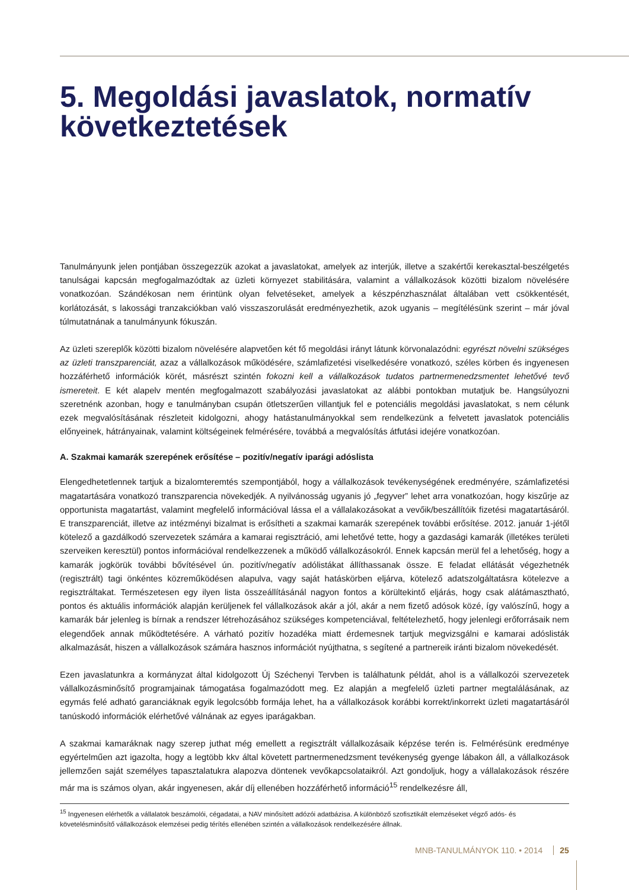5. Megoldási javaslatok, normatív következtetések
Tanulmányunk jelen pontjában összegezzük azokat a javaslatokat, amelyek az interjúk, illetve a szakértői kerekasztal-beszélgetés tanulságai kapcsán megfogalmazódtak az üzleti környezet stabilitására, valamint a vállalkozások közötti bizalom növelésére vonatkozóan. Szándékosan nem érintünk olyan felvetéseket, amelyek a készpénzhasználat általában vett csökkentését, korlátozását, s lakossági tranzakciókban való visszaszorulását eredményezhetik, azok ugyanis – megítélésünk szerint – már jóval túlmutatnának a tanulmányunk fókuszán.
Az üzleti szereplők közötti bizalom növelésére alapvetően két fő megoldási irányt látunk körvonalazódni: egyrészt növelni szükséges az üzleti transzparenciát, azaz a vállalkozások működésére, számlafizetési viselkedésére vonatkozó, széles körben és ingyenesen hozzáférhető információk körét, másrészt szintén fokozni kell a vállalkozások tudatos partnermenedzsmentet lehetővé tevő ismereteit. E két alapelv mentén megfogalmazott szabályozási javaslatokat az alábbi pontokban mutatjuk be. Hangsúlyozni szeretnénk azonban, hogy e tanulmányban csupán ötletszerűen villantjuk fel e potenciális megoldási javaslatokat, s nem célunk ezek megvalósításának részleteit kidolgozni, ahogy hatástanulmányokkal sem rendelkezünk a felvetett javaslatok potenciális előnyeinek, hátrányainak, valamint költségeinek felmérésére, továbbá a megvalósítás átfutási idejére vonatkozóan.
A. Szakmai kamarák szerepének erősítése – pozitív/negatív iparági adóslista
Elengedhetetlennek tartjuk a bizalomteremtés szempontjából, hogy a vállalkozások tevékenységének eredményére, számlafizetési magatartására vonatkozó transzparencia növekedjék. A nyilvánosság ugyanis jó „fegyver” lehet arra vonatkozóan, hogy kiszűrje az opportunista magatartást, valamint megfelelő információval lássa el a vállalakozásokat a vevőik/beszállítóik fizetési magatartásáról. E transzparenciát, illetve az intézményi bizalmat is erősítheti a szakmai kamarák szerepének további erősítése. 2012. január 1-jétől kötelező a gazdálkodó szervezetek számára a kamarai regisztráció, ami lehetővé tette, hogy a gazdasági kamarák (illetékes területi szerveiken keresztül) pontos információval rendelkezzenek a működő vállalkozásokról. Ennek kapcsán merül fel a lehetőség, hogy a kamarák jogkörük további bővítésével ún. pozitív/negatív adólistákat állíthassanak össze. E feladat ellátását végezhetnék (regisztrált) tagi önkéntes közreműködésen alapulva, vagy saját hatáskörben eljárva, kötelező adatszolgáltatásra kötelezve a regisztráltakat. Természetesen egy ilyen lista összeállításánál nagyon fontos a körültekintő eljárás, hogy csak alátámasztható, pontos és aktuális információk alapján kerüljenek fel vállalkozások akár a jól, akár a nem fizető adósok közé, így valószínű, hogy a kamarák bár jelenleg is bírnak a rendszer létrehozásához szükséges kompetenciával, feltételezhető, hogy jelenlegi erőforrásaik nem elegendőek annak működtetésére. A várható pozitív hozadéka miatt érdemesnek tartjuk megvizsgálni e kamarai adóslisták alkalmazását, hiszen a vállalkozások számára hasznos információt nyújthatna, s segítené a partnereik iránti bizalom növekedését.
Ezen javaslatunkra a kormányzat által kidolgozott Új Széchenyi Tervben is találhatunk példát, ahol is a vállalkozói szervezetek vállalkozásminősítő programjainak támogatása fogalmazódott meg. Ez alapján a megfelelő üzleti partner megtalálásának, az egymás felé adható garanciáknak egyik legolcsóbb formája lehet, ha a vállalkozások korábbi korrekt/inkorrekt üzleti magatartásáról tanúskodó információk elérhetővé válnának az egyes iparágakban.
A szakmai kamaráknak nagy szerep juthat még emellett a regisztrált vállalkozásaik képzése terén is. Felmérésünk eredménye egyértelműen azt igazolta, hogy a legtöbb kkv által követett partnermenedzsment tevékenység gyenge lábakon áll, a vállalkozások jellemzően saját személyes tapasztalatukra alapozva döntenek vevőkapcsolataikról. Azt gondoljuk, hogy a vállalakozások részére már ma is számos olyan, akár ingyenesen, akár díj ellenében hozzáférhető információ<sup>15</sup> rendelkezésre áll,
<sup>15</sup> Ingyenesen elérhetők a vállalatok beszámolói, cégadatai, a NAV minősített adózói adatbázisa. A különböző szofisztikált elemzéseket végző adós- és követelésminősítő vállalkozások elemzései pedig térítés ellenében szintén a vállalkozások rendelkezésére állnak.
MNB-TANULMÁNYOK 110. • 2014 25